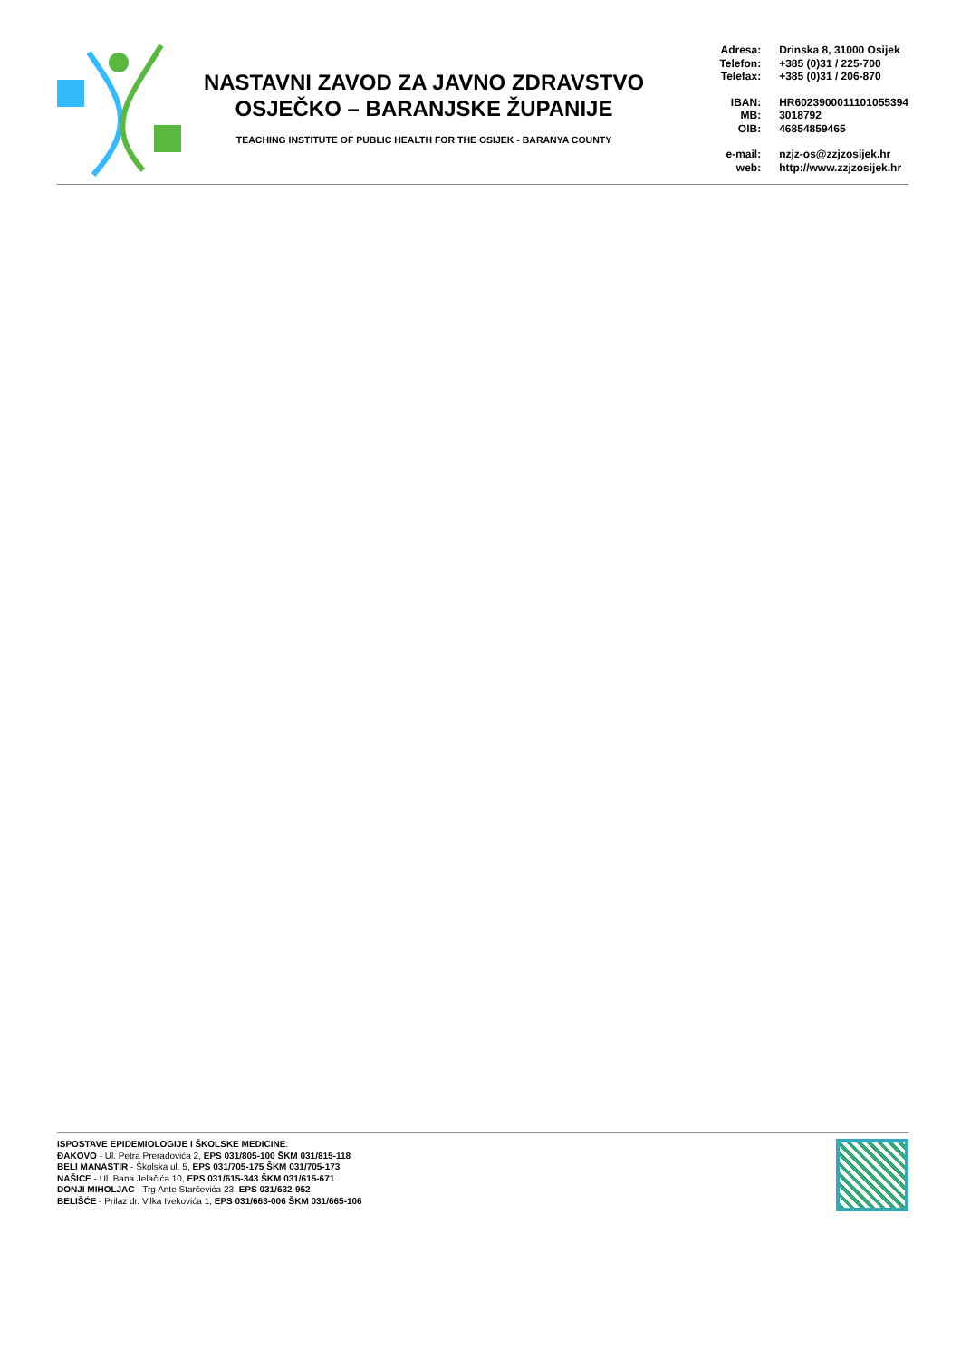NASTAVNI ZAVOD ZA JAVNO ZDRAVSTVO
OSJEČKO – BARANJSKE ŽUPANIJE
TEACHING INSTITUTE OF PUBLIC HEALTH FOR THE OSIJEK - BARANYA COUNTY
Adresa: Drinska 8, 31000 Osijek
Telefon: +385 (0)31 / 225-700
Telefax: +385 (0)31 / 206-870
IBAN: HR6023900011101055394
MB: 3018792
OIB: 46854859465
e-mail: nzjz-os@zzjzosijek.hr
web: http://www.zzjzosijek.hr
ISPOSTAVE EPIDEMIOLOGIJE I ŠKOLSKE MEDICINE:
ĐAKOVO - Ul. Petra Preradovića 2, EPS 031/805-100 ŠKM 031/815-118
BELI MANASTIR - Školska ul. 5, EPS 031/705-175 ŠKM 031/705-173
NAŠICE - Ul. Bana Jelačića 10, EPS 031/615-343 ŠKM 031/615-671
DONJI MIHOLJAC - Trg Ante Starčevića 23, EPS 031/632-952
BELIŠĆE - Prilaz dr. Vilka Ivekovića 1, EPS 031/663-006 ŠKM 031/665-106